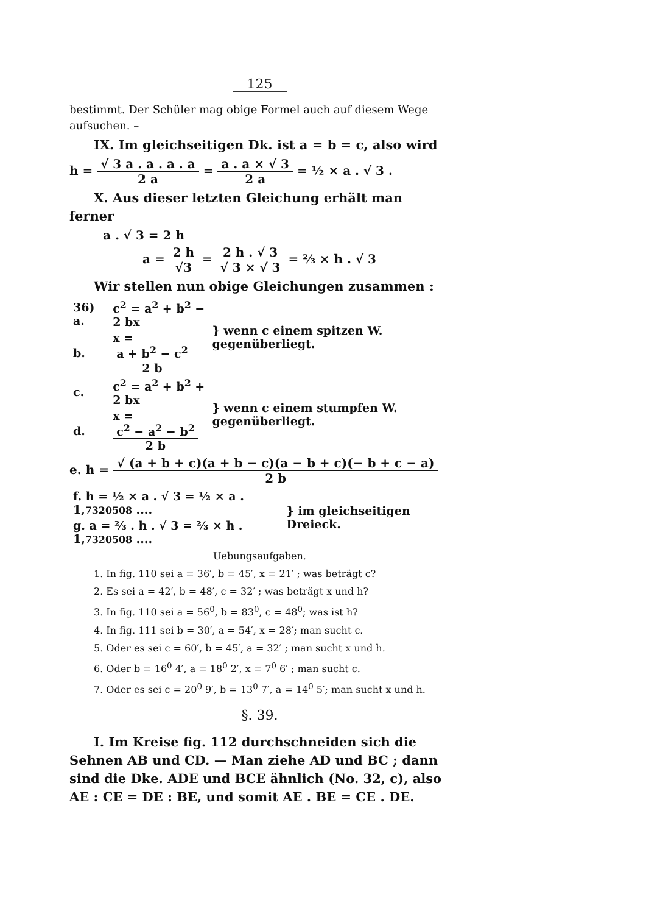125
bestimmt. Der Schüler mag obige Formel auch auf diesem Wege aufsuchen. –
IX. Im gleichseitigen Dk. ist a = b = c, also wird
h = √ 3 a . a . a . a 2 a = a . a × √ 3 2 a = ½ × a . √ 3 .
X. Aus dieser letzten Gleichung erhält man ferner
a . √ 3 = 2 h
a = 2 h √3 = 2 h . √ 3 √ 3 × √ 3 = ⅔ × h . √ 3
Wir stellen nun obige Gleichungen zusammen :
| 36) a. | c<sup>2</sup> = a<sup>2</sup> + b<sup>2</sup> − 2 bx | } wenn c einem spitzen W. gegenüberliegt. |
| b. | x = a + b<sup>2</sup> − c<sup>2</sup> 2 b | |
| c. | c<sup>2</sup> = a<sup>2</sup> + b<sup>2</sup> + 2 bx | } wenn c einem stumpfen W. gegenüberliegt. |
| d. | x = c<sup>2</sup> − a<sup>2</sup> − b<sup>2</sup> 2 b | |
e. h = √ (a + b + c)(a + b − c)(a − b + c)(− b + c − a) 2 b
| f. h = ½ × a . √ 3 = ½ × a . 1, 7320508 .... | } im gleichseitigen Dreieck. |
| g. a = ⅔ . h . √ 3 = ⅔ × h . 1, 7320508 .... | |
Uebungsaufgaben.
1. In fig. 110 sei a = 36′, b = 45′, x = 21′ ; was beträgt c?
2. Es sei a = 42′, b = 48′, c = 32′ ; was beträgt x und h?
3. In fig. 110 sei a = 56<sup>0</sup>, b = 83<sup>0</sup>, c = 48<sup>0</sup>; was ist h?
4. In fig. 111 sei b = 30′, a = 54′, x = 28′; man sucht c.
5. Oder es sei c = 60′, b = 45′, a = 32′ ; man sucht x und h.
6. Oder b = 16<sup>0</sup> 4′, a = 18<sup>0</sup> 2′, x = 7<sup>0</sup> 6′ ; man sucht c.
7. Oder es sei c = 20<sup>0</sup> 9′, b = 13<sup>0</sup> 7′, a = 14<sup>0</sup> 5′; man sucht x und h.
§. 39.
I. Im Kreise fig. 112 durchschneiden sich die Sehnen AB und CD. — Man ziehe AD und BC ; dann sind die Dke. ADE und BCE ähnlich (No. 32, c), also AE : CE = DE : BE, und somit AE . BE = CE . DE.